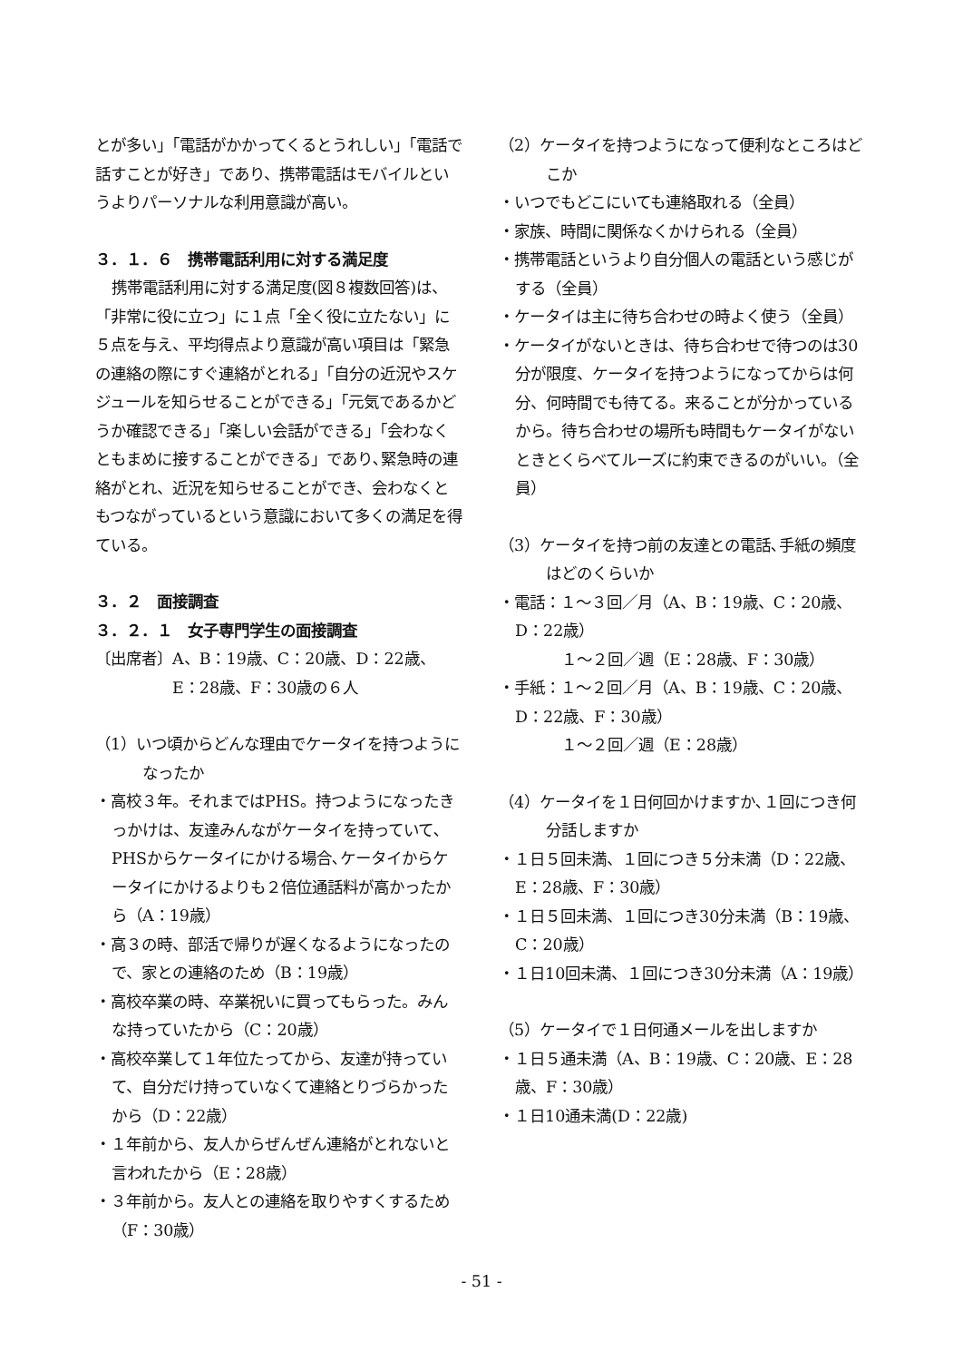とが多い」「電話がかかってくるとうれしい」「電話で話すことが好き」であり、携帯電話はモバイルというよりパーソナルな利用意識が高い。
３．１．６　携帯電話利用に対する満足度
携帯電話利用に対する満足度(図８複数回答)は、「非常に役に立つ」に１点「全く役に立たない」に５点を与え、平均得点より意識が高い項目は「緊急の連絡の際にすぐ連絡がとれる」「自分の近況やスケジュールを知らせることができる」「元気であるかどうか確認できる」「楽しい会話ができる」「会わなくともまめに接することができる」であり､緊急時の連絡がとれ、近況を知らせることができ、会わなくともつながっているという意識において多くの満足を得ている。
３．２　面接調査
３．２．１　女子専門学生の面接調査
〔出席者〕A、B：19歳、C：20歳、D：22歳、
　　　　　E：28歳、F：30歳の６人
（1）いつ頃からどんな理由でケータイを持つようになったか
・高校３年。それまではPHS。持つようになったきっかけは、友達みんながケータイを持っていて､PHSからケータイにかける場合､ケータイからケータイにかけるよりも２倍位通話料が高かったから（A：19歳）
・高３の時、部活で帰りが遅くなるようになったので、家との連絡のため（B：19歳）
・高校卒業の時、卒業祝いに買ってもらった。みんな持っていたから（C：20歳）
・高校卒業して１年位たってから、友達が持っていて、自分だけ持っていなくて連絡とりづらかったから（D：22歳）
・１年前から、友人からぜんぜん連絡がとれないと言われたから（E：28歳）
・３年前から。友人との連絡を取りやすくするため（F：30歳）
（2）ケータイを持つようになって便利なところはどこか
・いつでもどこにいても連絡取れる（全員）
・家族、時間に関係なくかけられる（全員）
・携帯電話というより自分個人の電話という感じがする（全員）
・ケータイは主に待ち合わせの時よく使う（全員）
・ケータイがないときは、待ち合わせで待つのは30分が限度、ケータイを持つようになってからは何分、何時間でも待てる。来ることが分かっているから。待ち合わせの場所も時間もケータイがないときとくらべてルーズに約束できるのがいい。（全員）
（3）ケータイを持つ前の友達との電話､手紙の頻度はどのくらいか
・電話：１～３回／月（A、B：19歳、C：20歳、D：22歳）
　　　１～２回／週（E：28歳、F：30歳）
・手紙：１～２回／月（A、B：19歳、C：20歳、D：22歳、F：30歳）
　　　１～２回／週（E：28歳）
（4）ケータイを１日何回かけますか､１回につき何分話しますか
・１日５回未満、１回につき５分未満（D：22歳、E：28歳、F：30歳）
・１日５回未満、１回につき30分未満（B：19歳、C：20歳）
・１日10回未満、１回につき30分未満（A：19歳）
（5）ケータイで１日何通メールを出しますか
・１日５通未満（A、B：19歳、C：20歳、E：28歳、F：30歳）
・１日10通未満(D：22歳)
- 51 -